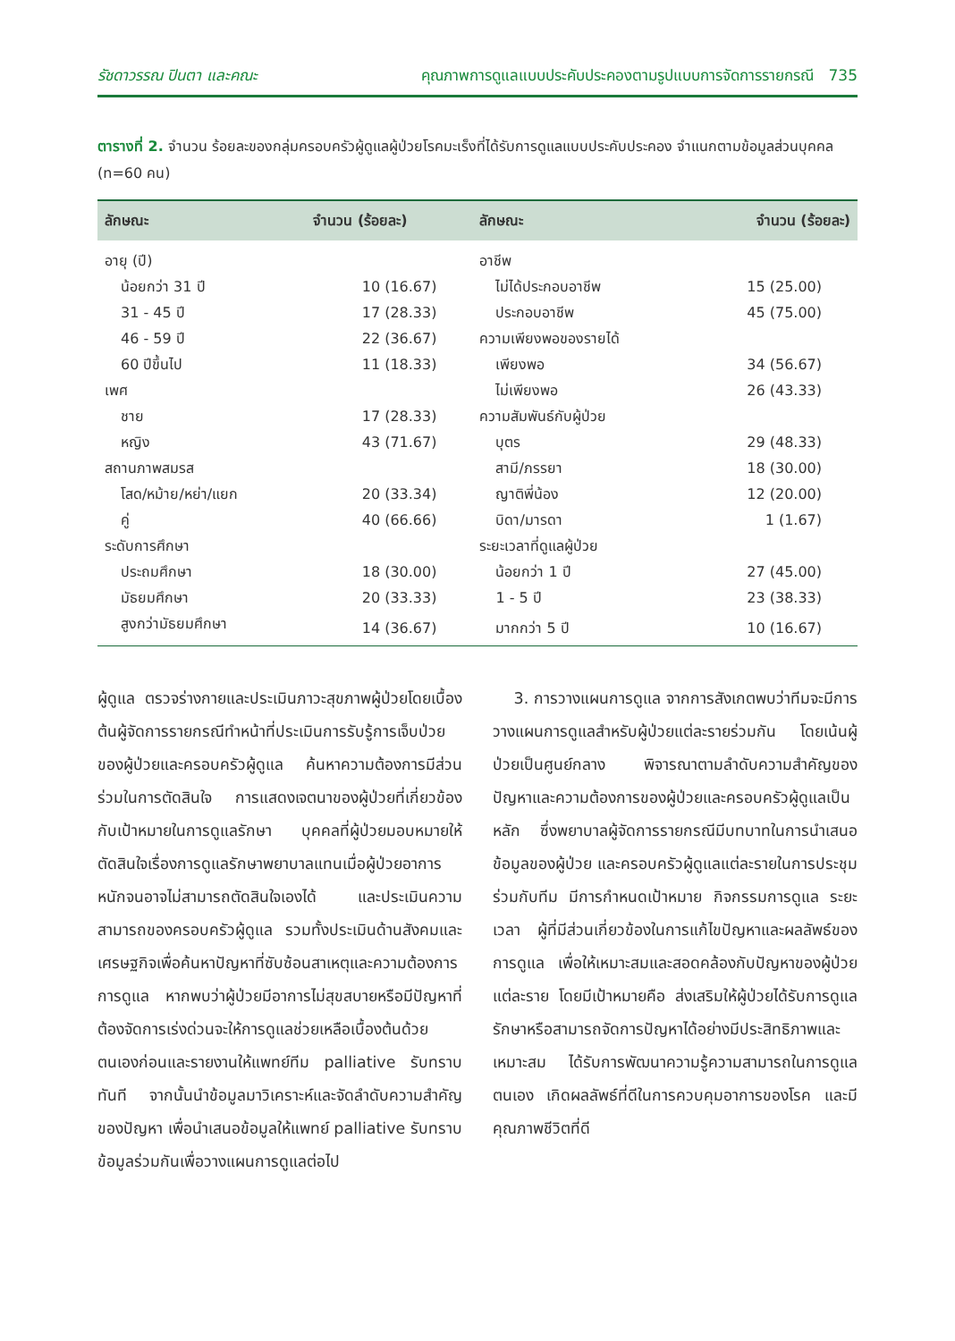รัชดาวรรณ ปินตา และคณะ คุณภาพการดูแลแบบประคับประคองตามรูปแบบการจัดการรายกรณี 735
ตารางที่ 2. จำนวน ร้อยละของกลุ่มครอบครัวผู้ดูแลผู้ป่วยโรคมะเร็งที่ได้รับการดูแลแบบประคับประคอง จำแนกตามข้อมูลส่วนบุคคล (n=60 คน)
| ลักษณะ | จำนวน (ร้อยละ) | ลักษณะ | จำนวน (ร้อยละ) |
| --- | --- | --- | --- |
| อายุ (ปี) | | อาชีพ | |
| น้อยกว่า 31 ปี | 10 (16.67) | ไม่ได้ประกอบอาชีพ | 15 (25.00) |
| 31 - 45 ปี | 17 (28.33) | ประกอบอาชีพ | 45 (75.00) |
| 46 - 59 ปี | 22 (36.67) | ความเพียงพอของรายได้ | |
| 60 ปีขึ้นไป | 11 (18.33) | เพียงพอ | 34 (56.67) |
| เพศ | | ไม่เพียงพอ | 26 (43.33) |
| ชาย | 17 (28.33) | ความสัมพันธ์กับผู้ป่วย | |
| หญิง | 43 (71.67) | บุตร | 29 (48.33) |
| สถานภาพสมรส | | สามี/ภรรยา | 18 (30.00) |
| โสด/หม้าย/หย่า/แยก | 20 (33.34) | ญาติพี่น้อง | 12 (20.00) |
| คู่ | 40 (66.66) | บิดา/มารดา | 1 (1.67) |
| ระดับการศึกษา | | ระยะเวลาที่ดูแลผู้ป่วย | |
| ประถมศึกษา | 18 (30.00) | น้อยกว่า 1 ปี | 27 (45.00) |
| มัธยมศึกษา | 20 (33.33) | 1 - 5 ปี | 23 (38.33) |
| สูงกว่ามัธยมศึกษา | 14 (36.67) | มากกว่า 5 ปี | 10 (16.67) |
ผู้ดูแล ตรวจร่างกายและประเมินภาวะสุขภาพผู้ป่วยโดยเบื้องต้นผู้จัดการรายกรณีทำหน้าที่ประเมินการรับรู้การเจ็บป่วยของผู้ป่วยและครอบครัวผู้ดูแล ค้นหาความต้องการมีส่วนร่วมในการตัดสินใจ การแสดงเจตนาของผู้ป่วยที่เกี่ยวข้องกับเป้าหมายในการดูแลรักษา บุคคลที่ผู้ป่วยมอบหมายให้ตัดสินใจเรื่องการดูแลรักษาพยาบาลแทนเมื่อผู้ป่วยอาการหนักจนอาจไม่สามารถตัดสินใจเองได้ และประเมินความสามารถของครอบครัวผู้ดูแล รวมทั้งประเมินด้านสังคมและเศรษฐกิจเพื่อค้นหาปัญหาที่ซับซ้อนสาเหตุและความต้องการการดูแล หากพบว่าผู้ป่วยมีอาการไม่สุขสบายหรือมีปัญหาที่ต้องจัดการเร่งด่วนจะให้การดูแลช่วยเหลือเบื้องต้นด้วยตนเองก่อนและรายงานให้แพทย์ทีม palliative รับทราบทันที จากนั้นนำข้อมูลมาวิเคราะห์และจัดลำดับความสำคัญของปัญหา เพื่อนำเสนอข้อมูลให้แพทย์ palliative รับทราบข้อมูลร่วมกันเพื่อวางแผนการดูแลต่อไป
3. การวางแผนการดูแล จากการสังเกตพบว่าทีมจะมีการวางแผนการดูแลสำหรับผู้ป่วยแต่ละรายร่วมกัน โดยเน้นผู้ป่วยเป็นศูนย์กลาง พิจารณาตามลำดับความสำคัญของปัญหาและความต้องการของผู้ป่วยและครอบครัวผู้ดูแลเป็นหลัก ซึ่งพยาบาลผู้จัดการรายกรณีมีบทบาทในการนำเสนอข้อมูลของผู้ป่วย และครอบครัวผู้ดูแลแต่ละรายในการประชุมร่วมกับทีม มีการกำหนดเป้าหมาย กิจกรรมการดูแล ระยะเวลา ผู้ที่มีส่วนเกี่ยวข้องในการแก้ไขปัญหาและผลลัพธ์ของการดูแล เพื่อให้เหมาะสมและสอดคล้องกับปัญหาของผู้ป่วยแต่ละราย โดยมีเป้าหมายคือ ส่งเสริมให้ผู้ป่วยได้รับการดูแลรักษาหรือสามารถจัดการปัญหาได้อย่างมีประสิทธิภาพและเหมาะสม ได้รับการพัฒนาความรู้ความสามารถในการดูแลตนเอง เกิดผลลัพธ์ที่ดีในการควบคุมอาการของโรค และมีคุณภาพชีวิตที่ดี